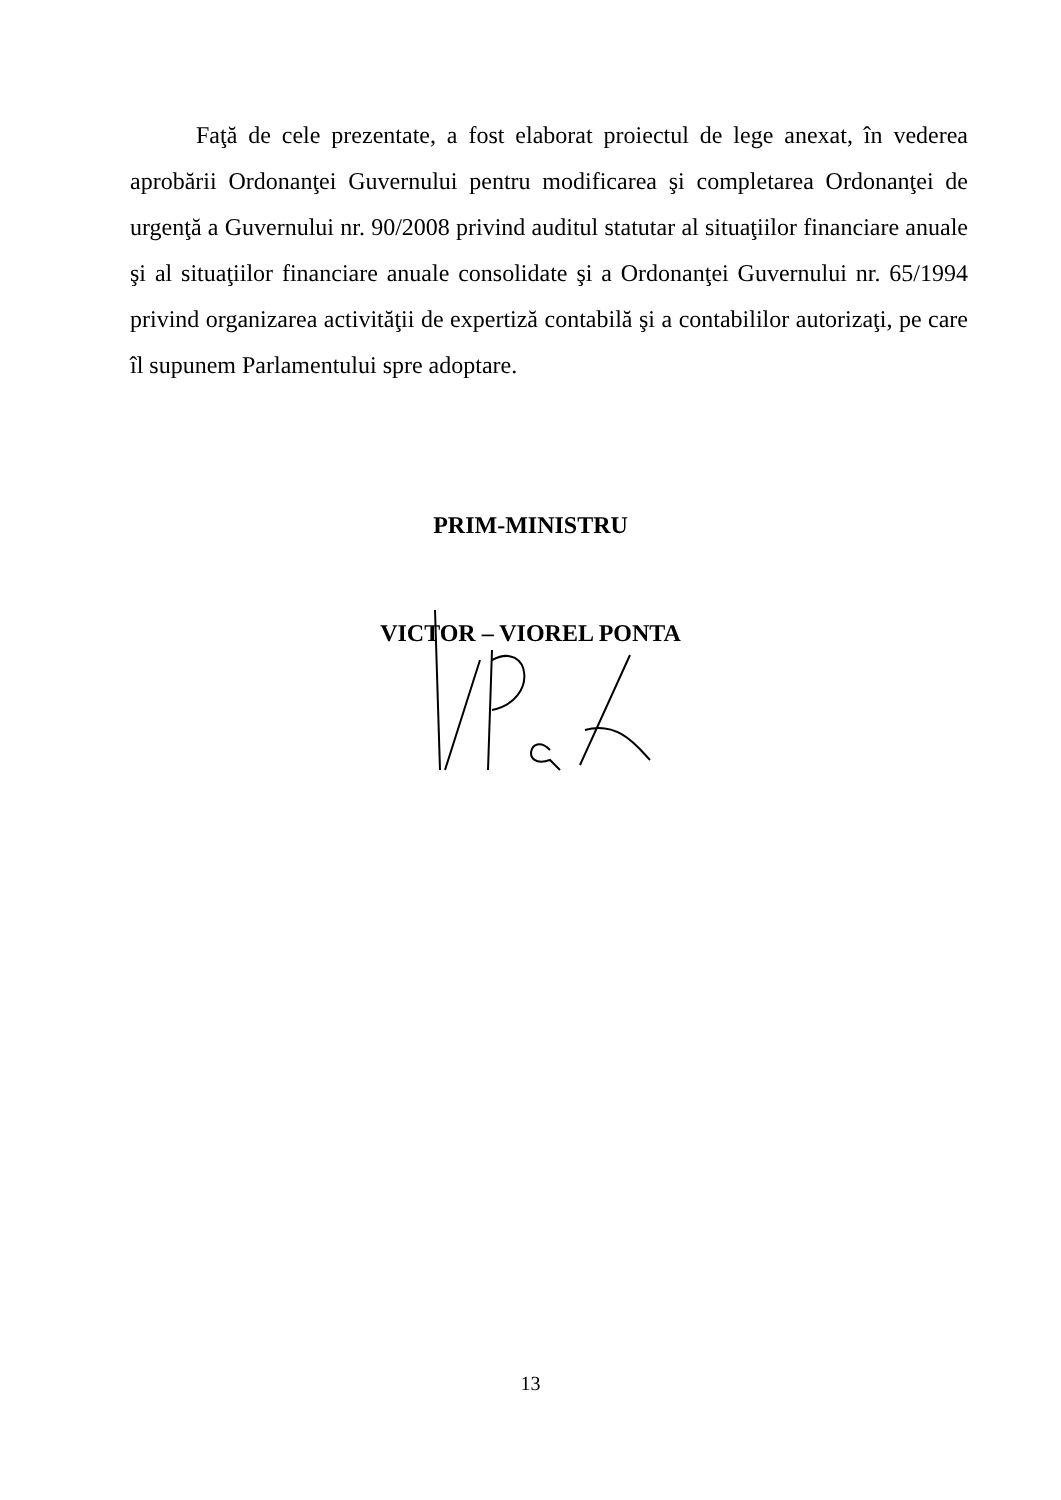Faţă de cele prezentate, a fost elaborat proiectul de lege anexat, în vederea aprobării Ordonanţei Guvernului pentru modificarea şi completarea Ordonanţei de urgenţă a Guvernului nr. 90/2008 privind auditul statutar al situaţiilor financiare anuale şi al situaţiilor financiare anuale consolidate şi a Ordonanţei Guvernului nr. 65/1994 privind organizarea activităţii de expertiză contabilă şi a contabililor autorizaţi, pe care îl supunem Parlamentului spre adoptare.
PRIM-MINISTRU
VICTOR – VIOREL PONTA
13